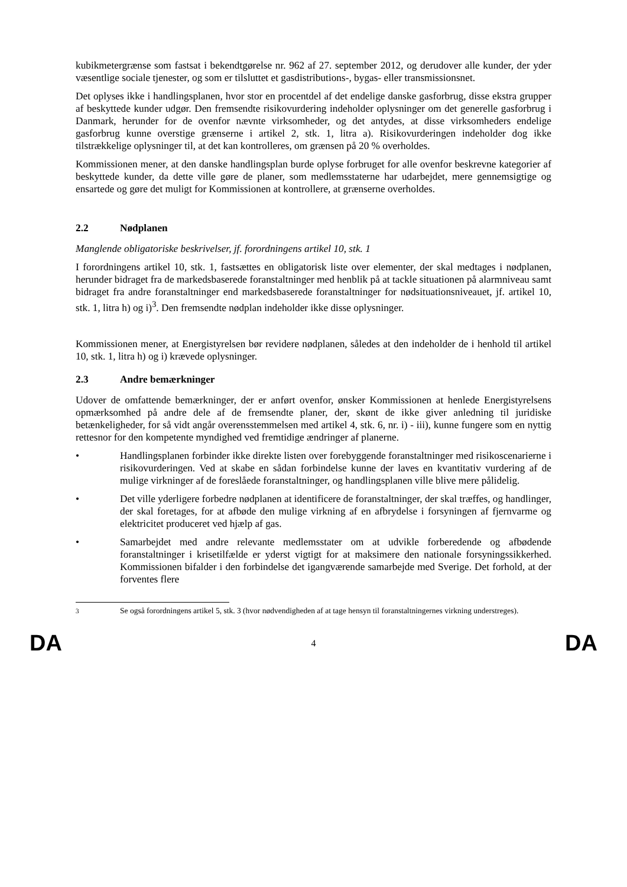kubikmetergrænse som fastsat i bekendtgørelse nr. 962 af 27. september 2012, og derudover alle kunder, der yder væsentlige sociale tjenester, og som er tilsluttet et gasdistributions-, bygas- eller transmissionsnet.
Det oplyses ikke i handlingsplanen, hvor stor en procentdel af det endelige danske gasforbrug, disse ekstra grupper af beskyttede kunder udgør. Den fremsendte risikovurdering indeholder oplysninger om det generelle gasforbrug i Danmark, herunder for de ovenfor nævnte virksomheder, og det antydes, at disse virksomheders endelige gasforbrug kunne overstige grænserne i artikel 2, stk. 1, litra a). Risikovurderingen indeholder dog ikke tilstrækkelige oplysninger til, at det kan kontrolleres, om grænsen på 20 % overholdes.
Kommissionen mener, at den danske handlingsplan burde oplyse forbruget for alle ovenfor beskrevne kategorier af beskyttede kunder, da dette ville gøre de planer, som medlemsstaterne har udarbejdet, mere gennemsigtige og ensartede og gøre det muligt for Kommissionen at kontrollere, at grænserne overholdes.
2.2 Nødplanen
Manglende obligatoriske beskrivelser, jf. forordningens artikel 10, stk. 1
I forordningens artikel 10, stk. 1, fastsættes en obligatorisk liste over elementer, der skal medtages i nødplanen, herunder bidraget fra de markedsbaserede foranstaltninger med henblik på at tackle situationen på alarmniveau samt bidraget fra andre foranstaltninger end markedsbaserede foranstaltninger for nødsituationsniveauet, jf. artikel 10, stk. 1, litra h) og i)<sup>3</sup>. Den fremsendte nødplan indeholder ikke disse oplysninger.
Kommissionen mener, at Energistyrelsen bør revidere nødplanen, således at den indeholder de i henhold til artikel 10, stk. 1, litra h) og i) krævede oplysninger.
2.3 Andre bemærkninger
Udover de omfattende bemærkninger, der er anført ovenfor, ønsker Kommissionen at henlede Energistyrelsens opmærksomhed på andre dele af de fremsendte planer, der, skønt de ikke giver anledning til juridiske betænkeligheder, for så vidt angår overensstemmelsen med artikel 4, stk. 6, nr. i) - iii), kunne fungere som en nyttig rettesnor for den kompetente myndighed ved fremtidige ændringer af planerne.
• Handlingsplanen forbinder ikke direkte listen over forebyggende foranstaltninger med risikoscenarierne i risikovurderingen. Ved at skabe en sådan forbindelse kunne der laves en kvantitativ vurdering af de mulige virkninger af de foreslåede foranstaltninger, og handlingsplanen ville blive mere pålidelig.
• Det ville yderligere forbedre nødplanen at identificere de foranstaltninger, der skal træffes, og handlinger, der skal foretages, for at afbøde den mulige virkning af en afbrydelse i forsyningen af fjernvarme og elektricitet produceret ved hjælp af gas.
• Samarbejdet med andre relevante medlemsstater om at udvikle forberedende og afbødende foranstaltninger i krisetilfælde er yderst vigtigt for at maksimere den nationale forsyningssikkerhed. Kommissionen bifalder i den forbindelse det igangværende samarbejde med Sverige. Det forhold, at der forventes flere
<sup>3</sup> Se også forordningens artikel 5, stk. 3 (hvor nødvendigheden af at tage hensyn til foranstaltningernes virkning understreges).
DA 4 DA